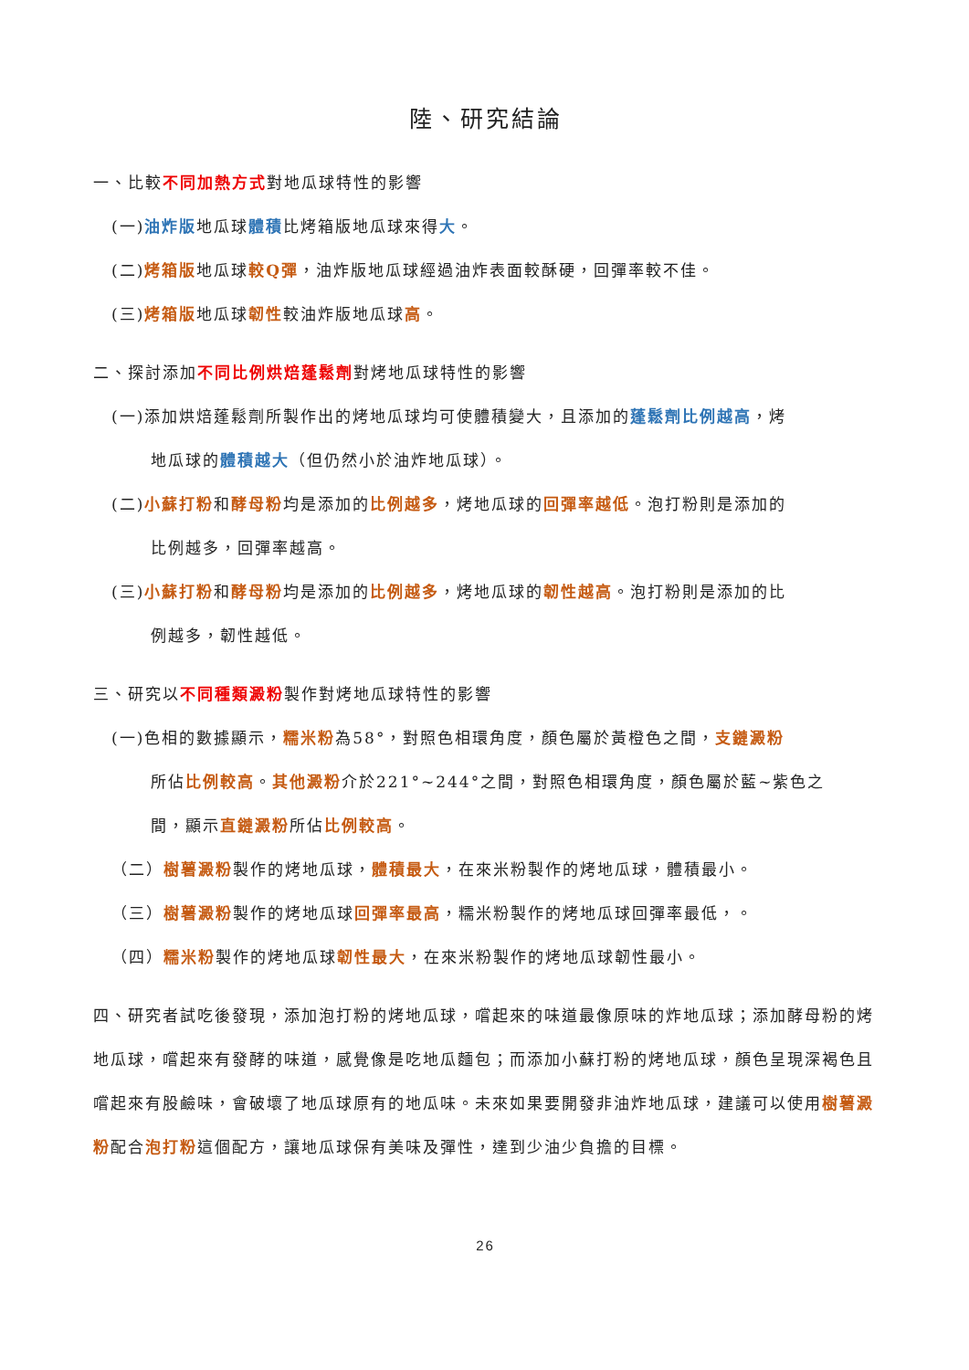陸、研究結論
一、比較不同加熱方式對地瓜球特性的影響
(一)油炸版地瓜球體積比烤箱版地瓜球來得大。
(二)烤箱版地瓜球較Q彈，油炸版地瓜球經過油炸表面較酥硬，回彈率較不佳。
(三)烤箱版地瓜球韌性較油炸版地瓜球高。
二、探討添加不同比例烘焙蓬鬆劑對烤地瓜球特性的影響
(一)添加烘焙蓬鬆劑所製作出的烤地瓜球均可使體積變大，且添加的蓬鬆劑比例越高，烤
地瓜球的體積越大（但仍然小於油炸地瓜球）。
(二)小蘇打粉和酵母粉均是添加的比例越多，烤地瓜球的回彈率越低。泡打粉則是添加的
比例越多，回彈率越高。
(三)小蘇打粉和酵母粉均是添加的比例越多，烤地瓜球的韌性越高。泡打粉則是添加的比
例越多，韌性越低。
三、研究以不同種類澱粉製作對烤地瓜球特性的影響
(一)色相的數據顯示，糯米粉為58°，對照色相環角度，顏色屬於黃橙色之間，支鏈澱粉
所佔比例較高。其他澱粉介於221°~244°之間，對照色相環角度，顏色屬於藍~紫色之
間，顯示直鏈澱粉所佔比例較高。
（二）樹薯澱粉製作的烤地瓜球，體積最大，在來米粉製作的烤地瓜球，體積最小。
（三）樹薯澱粉製作的烤地瓜球回彈率最高，糯米粉製作的烤地瓜球回彈率最低，。
（四）糯米粉製作的烤地瓜球韌性最大，在來米粉製作的烤地瓜球韌性最小。
四、研究者試吃後發現，添加泡打粉的烤地瓜球，嚐起來的味道最像原味的炸地瓜球；添加酵母粉的烤地瓜球，嚐起來有發酵的味道，感覺像是吃地瓜麵包；而添加小蘇打粉的烤地瓜球，顏色呈現深褐色且嚐起來有股鹼味，會破壞了地瓜球原有的地瓜味。未來如果要開發非油炸地瓜球，建議可以使用樹薯澱粉配合泡打粉這個配方，讓地瓜球保有美味及彈性，達到少油少負擔的目標。
26